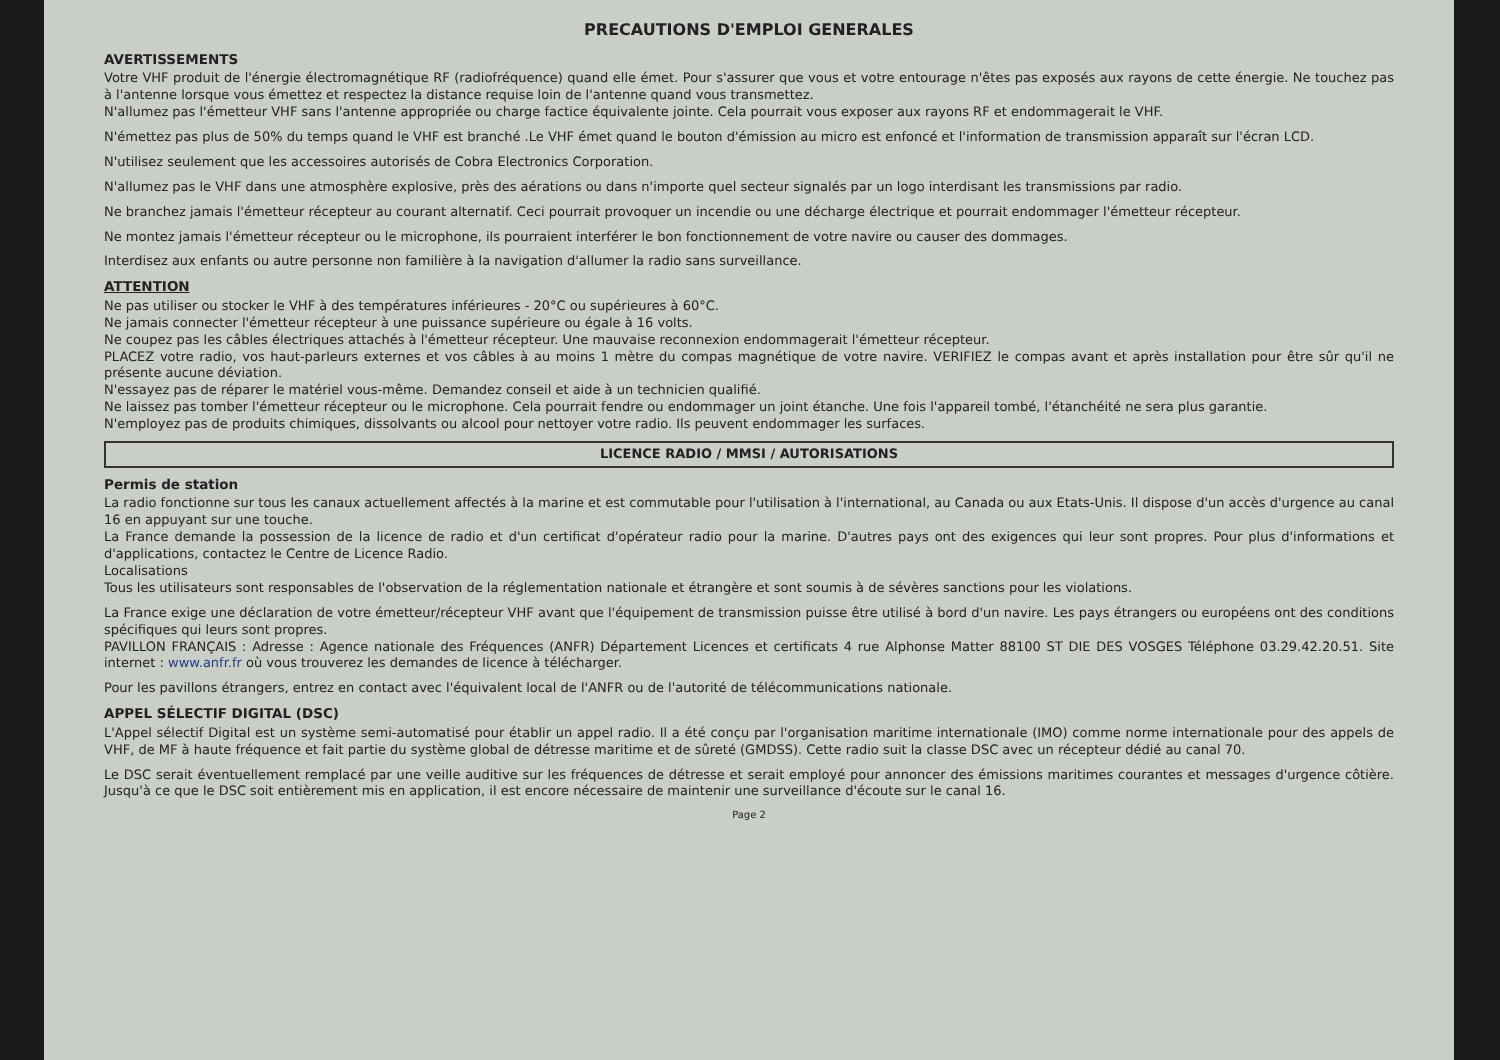PRECAUTIONS D'EMPLOI GENERALES
AVERTISSEMENTS
Votre VHF produit de l'énergie électromagnétique RF (radiofréquence) quand elle émet. Pour s'assurer que vous et votre entourage n'êtes pas exposés aux rayons de cette énergie. Ne touchez pas à l'antenne lorsque vous émettez et respectez la distance requise loin de l'antenne quand vous transmettez.
N'allumez pas l'émetteur VHF sans l'antenne appropriée ou charge factice équivalente jointe. Cela pourrait vous exposer aux rayons RF et endommagerait le VHF.
N'émettez pas plus de 50% du temps quand le VHF est branché .Le VHF émet quand le bouton d'émission au micro est enfoncé et l'information de transmission apparaît sur l'écran LCD.
N'utilisez seulement que les accessoires autorisés de Cobra Electronics Corporation.
N'allumez pas le VHF dans une atmosphère explosive, près des aérations ou dans n'importe quel secteur signalés par un logo interdisant les transmissions par radio.
Ne branchez jamais l'émetteur récepteur au courant alternatif. Ceci pourrait provoquer un incendie ou une décharge électrique et pourrait endommager l'émetteur récepteur.
Ne montez jamais l'émetteur récepteur ou le microphone, ils pourraient interférer le bon fonctionnement de votre navire ou causer des dommages.
Interdisez aux enfants ou autre personne non familière à la navigation d'allumer la radio sans surveillance.
ATTENTION
Ne pas utiliser ou stocker le VHF à des températures inférieures - 20°C ou supérieures à 60°C.
Ne jamais connecter l'émetteur récepteur à une puissance supérieure ou égale à 16 volts.
Ne coupez pas les câbles électriques attachés à l'émetteur récepteur. Une mauvaise reconnexion endommagerait l'émetteur récepteur.
PLACEZ votre radio, vos haut-parleurs externes et vos câbles à au moins 1 mètre du compas magnétique de votre navire. VERIFIEZ le compas avant et après installation pour être sûr qu'il ne présente aucune déviation.
N'essayez pas de réparer le matériel vous-même. Demandez conseil et aide à un technicien qualifié.
Ne laissez pas tomber l'émetteur récepteur ou le microphone. Cela pourrait fendre ou endommager un joint étanche. Une fois l'appareil tombé, l'étanchéité ne sera plus garantie.
N'employez pas de produits chimiques, dissolvants ou alcool pour nettoyer votre radio. Ils peuvent endommager les surfaces.
LICENCE RADIO / MMSI / AUTORISATIONS
Permis de station
La radio fonctionne sur tous les canaux actuellement affectés à la marine et est commutable pour l'utilisation à l'international, au Canada ou aux Etats-Unis. Il dispose d'un accès d'urgence au canal 16 en appuyant sur une touche.
La France demande la possession de la licence de radio et d'un certificat d'opérateur radio pour la marine. D'autres pays ont des exigences qui leur sont propres. Pour plus d'informations et d'applications, contactez le Centre de Licence Radio.
Localisations
Tous les utilisateurs sont responsables de l'observation de la réglementation nationale et étrangère et sont soumis à de sévères sanctions pour les violations.
La France exige une déclaration de votre émetteur/récepteur VHF avant que l'équipement de transmission puisse être utilisé à bord d'un navire. Les pays étrangers ou européens ont des conditions spécifiques qui leurs sont propres.
PAVILLON FRANÇAIS : Adresse : Agence nationale des Fréquences (ANFR) Département Licences et certificats 4 rue Alphonse Matter 88100 ST DIE DES VOSGES Téléphone 03.29.42.20.51. Site internet : www.anfr.fr où vous trouverez les demandes de licence à télécharger.
Pour les pavillons étrangers, entrez en contact avec l'équivalent local de l'ANFR ou de l'autorité de télécommunications nationale.
APPEL SÉLECTIF DIGITAL (DSC)
L'Appel sélectif Digital est un système semi-automatisé pour établir un appel radio. Il a été conçu par l'organisation maritime internationale (IMO) comme norme internationale pour des appels de VHF, de MF à haute fréquence et fait partie du système global de détresse maritime et de sûreté (GMDSS). Cette radio suit la classe DSC avec un récepteur dédié au canal 70.
Le DSC serait éventuellement remplacé par une veille auditive sur les fréquences de détresse et serait employé pour annoncer des émissions maritimes courantes et messages d'urgence côtière. Jusqu'à ce que le DSC soit entièrement mis en application, il est encore nécessaire de maintenir une surveillance d'écoute sur le canal 16.
Page 2